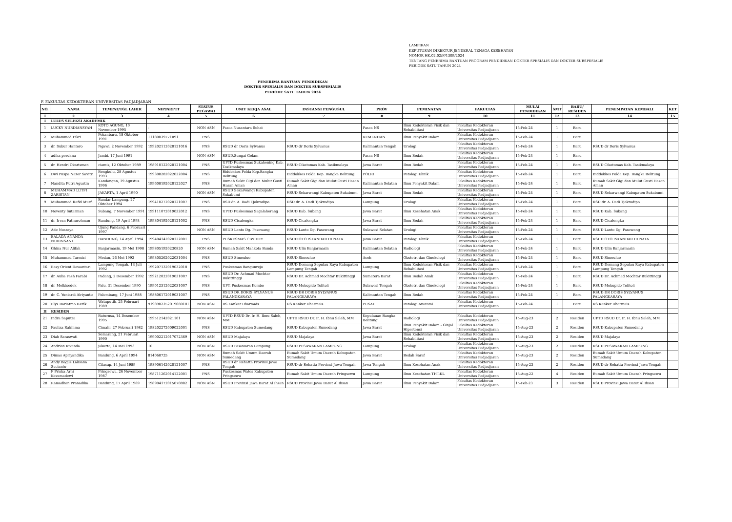LAMPIRAN
KEPUTUSAN DIREKTUR JENDERAL TENAGA KESEHATAN
NOMOR HK.02.02/F/1309/2024
TENTANG PENERIMA BANTUAN PROGRAM PENDIDIKAN DOKTER SPESIALIS DAN DOKTER SUBSPESIALIS
PERIODE SATU TAHUN 2024
PENERIMA BANTUAN PENDIDIKAN
DOKTER SPESIALIS DAN DOKTER SUBSPESIALIS
PERIODE SATU TAHUN 2024
F. FAKULTAS KEDOKTERAN UNIVERSITAS PADJADJARAN
| NO. | NAMA | TEMPAT/TGL LAHIR | NIP/NRPTT | STATUS PEGAWAI | UNIT KERJA ASAL | INSTANSI PENGUSUL | PROV | PEMINATAN | FAKULTAS | MULAI PENDIDIKAN | SMT | BARU/ RESIDEN | PENEMPATAN KEMBALI | KET |
| --- | --- | --- | --- | --- | --- | --- | --- | --- | --- | --- | --- | --- | --- | --- |
| 1 | 2 | 3 | 4 | 5 | 6 | 7 | 8 | 9 | 10 | 11 | 12 | 13 | 14 | 15 |
| I | LULUS SELEKSI AKADEMIK | | | | | | | | | | | | | |
| 1 | LUCKY NURDIANSYAH | KOTO AGUNG, 10 November 1995 | - | NON ASN | Pasca Nusantara Sehat | | Pasca NS | Ilmu Kedokteran Fisik dan Rehabilitasi | Fakultas Kedokteran Universitas Padjadjaran | 15-Feb-24 | 1 | Baru | | |
| 2 | Muhammad Fikri | Pekanbaru, 18 Oktober 1991 | 11180039771091 | PNS | | | KEMENHAN | Ilmu Penyakit Dalam | Fakultas Kedokteran Universitas Padjadjaran | 15-Feb-24 | 1 | Baru | | |
| 3 | dr. Subur Hantoro | Ngawi, 2 November 1992 | 199202112020121016 | PNS | RSUD dr Doris Sylvanus | RSUD dr Doris Sylvanus | Kalimantan Tengah | Urologi | Fakultas Kedokteran Universitas Padjadjaran | 15-Feb-24 | 1 | Baru | RSUD dr Doris Sylvanus | |
| 4 | adika perdana | Jambi, 17 Juni 1991 | | NON ASN | RSUD.Sungai Gelam | | Pasca NS | Ilmu Bedah | Fakultas Kedokteran Universitas Padjadjaran | 15-Feb-24 | 1 | Baru | | |
| 5 | dr. Hendri Okarisman | ciamis, 12 Oktober 1989 | 198910122020121004 | PNS | UPTD Puskesmas Sukahening Kab. Tasikmalaya | RSUD Cikatomas Kab. Tasikmalaya | Jawa Barat | Ilmu Bedah | Fakultas Kedokteran Universitas Padjadjaran | 15-Feb-24 | 1 | Baru | RSUD Cikatomas Kab. Tasikmalaya | |
| 6 | Dwi Puspa Nazer Savitri | Bengkulu, 28 Agustus 1993 | 199308282022022004 | PNS | Biddokkes Polda Kep.Bangka Belitung | Biddokkes Polda Kep. Bangka Belitung | POLRI | Patologi Klinik | Fakultas Kedokteran Universitas Padjadjaran | 15-Feb-24 | 1 | Baru | Biddokkes Polda Kep. Bangka Belitung | |
| 7 | Nandita Putri Agustin | Kandangan, 19 Agustus 1996 | 199608192020122027 | PNS | Rumah Sakit Gigi dan Mulut Gusti Hasan Aman | Rumah Sakit Gigi dan Mulut Gusti Hasan Aman | Kalimantan Selatan | Ilmu Penyakit Dalam | Fakultas Kedokteran Universitas Padjadjaran | 15-Feb-24 | 1 | Baru | Rumah Sakit Gigi dan Mulut Gusti Hasan Aman | |
| 8 | MUHAMMAD LUTFI ZARISTAN | JAKARTA, 1 April 1990 | | NON ASN | RSUD Sekarwangi Kabupaten Sukabumi | RSUD Sekarwangi Kabupaten Sukabumi | Jawa Barat | Ilmu Bedah | Fakultas Kedokteran Universitas Padjadjaran | 15-Feb-24 | 1 | Baru | RSUD Sekarwangi Kabupaten Sukabumi | |
| 9 | Muhammad Rafid Murfi | Bandar Lampung, 27 Oktober 1994 | 199410272020121007 | PNS | RSD dr. A. Dadi Tjokrodipo | RSD dr. A. Dadi Tjokrodipo | Lampung | Urologi | Fakultas Kedokteran Universitas Padjadjaran | 15-Feb-24 | 1 | Baru | RSD dr. A. Dadi Tjokrodipo | |
| 10 | Noventy Sutarman | Subang, 7 November 1991 | 199111072019032012 | PNS | UPTD Puskesmas Sagalaherang | RSUD Kab. Subang | Jawa Barat | Ilmu Kesehatan Anak | Fakultas Kedokteran Universitas Padjadjaran | 15-Feb-24 | 1 | Baru | RSUD Kab. Subang | |
| 11 | dr. Irvan Fathurohman | Bandung, 19 April 1993 | 199304192020121002 | PNS | RSUD Cicalengka | RSUD Cicalengka | Jawa Barat | Ilmu Bedah | Fakultas Kedokteran Universitas Padjadjaran | 15-Feb-24 | 1 | Baru | RSUD Cicalengka | |
| 12 | Ade Nusraya | Ujung Pandang, 6 Februari 1997 | - | NON ASN | RSUD Lanto Dg. Pasewang | RSUD Lanto Dg. Pasewang | Sulawesi Selatan | Urologi | Fakultas Kedokteran Universitas Padjadjaran | 15-Feb-24 | 1 | Baru | RSUD Lanto Dg. Pasewang | |
| 13 | BALADA ANANDA NURINSANI | BANDUNG, 14 April 1994 | 199404142020122001 | PNS | PUSKESMAS CIWIDEY | RSUD OTO ISKANDAR DI NATA | Jawa Barat | Patologi Klinik | Fakultas Kedokteran Universitas Padjadjaran | 15-Feb-24 | 1 | Baru | RSUD OTO ISKANDAR DI NATA | |
| 14 | Ghina Nur Alifah | Banjarmasin, 19 Mei 1998 | 1998051920230820 | NON ASN | Rumah Sakit Mahkota Bunda | RSUD Ulin Banjarmasin | Kalimantan Selatan | Radiologi | Fakultas Kedokteran Universitas Padjadjaran | 15-Feb-24 | 1 | Baru | RSUD Ulin Banjarmasin | |
| 15 | Muhammad Tarmizi | Medan, 26 Mei 1993 | 199305262022031004 | PNS | RSUD Simeulue | RSUD Simeulue | Aceh | Obstetri dan Ginekologi | Fakultas Kedokteran Universitas Padjadjaran | 15-Feb-24 | 1 | Baru | RSUD Simeulue | |
| 16 | Easy Orient Dewantari | Lampung Tengah, 13 Juli 1992 | 199207132019032018 | PNS | Puskesmas Bangunrejo | RSUD Demang Sepulau Raya Kabupaten Lampung Tengah | Lampung | Ilmu Kedokteran Fisik dan Rehabilitasi | Fakultas Kedokteran Universitas Padjadjaran | 15-Feb-24 | 1 | Baru | RSUD Demang Sepulau Raya Kabupaten Lampung Tengah | |
| 17 | dr. Aulia Fash Farabi | Padang, 2 Desember 1992 | 199212022019031007 | PNS | RSUD Dr. Achmad Mochtar Bukittinggi | RSUD Dr. Achmad Mochtar Bukittinggi | Sumatera Barat | Ilmu Bedah Anak | Fakultas Kedokteran Universitas Padjadjaran | 15-Feb-24 | 1 | Baru | RSUD Dr. Achmad Mochtar Bukittinggi | |
| 18 | dr. Melkisedek | Palu, 31 Desember 1990 | 199012312022031007 | PNS | UPT. Puskesmas Kombo | RSUD Mokopido Tolitoli | Sulawesi Tengah | Obstetri dan Ginekologi | Fakultas Kedokteran Universitas Padjadjaran | 15-Feb-24 | 1 | Baru | RSUD Mokopido Tolitoli | |
| 19 | dr. C. Yuniardi Alriyanto | Palembang, 17 Juni 1988 | 198806172019031007 | PNS | RSUD DR DORIS SYLVANUS PALANGKARAYA | RSUD DR DORIS SYLVANUS PALANGKARAYA | Kalimantan Tengah | Ilmu Bedah | Fakultas Kedokteran Universitas Padjadjaran | 15-Feb-24 | 1 | Baru | RSUD DR DORIS SYLVANUS PALANGKARAYA | |
| 20 | Elys Dariatmo Herik | Watuputih, 25 Februari 1989 | 9198902252019080101 | NON ASN | RS Kanker Dharmais | RS Kanker Dharmais | PUSAT | Patologi Anatomi | Fakultas Kedokteran Universitas Padjadjaran | 15-Feb-24 | 1 | Baru | RS Kanker Dharmais | |
| II | RESIDEN | | | | | | | | | | | | | |
| 21 | Indra Saputra | Baturusa, 14 Desember 1995 | 199512142021101 | NON ASN | UPTD RSUD Dr. Ir. H. Ibnu Saleh, MM | UPTD RSUD Dr. Ir. H. Ibnu Saleh, MM | Kepulauan Bangka Belitung | Radiologi | Fakultas Kedokteran Universitas Padjadjaran | 15-Aug-23 | 2 | Residen | UPTD RSUD Dr. Ir. H. Ibnu Saleh, MM | |
| 22 | Fauliza Rakhima | Cimahi, 27 Februari 1982 | 198202272009022001 | PNS | RSUD Kabupaten Sumedang | RSUD Kabupaten Sumedang | Jawa Barat | Ilmu Penyakit Dalam - Ginjal Hipertensi | Fakultas Kedokteran Universitas Padjadjaran | 15-Aug-23 | 2 | Residen | RSUD Kabupaten Sumedang | |
| 23 | Diah Saraswati | Semarang, 21 Februari 1990 | 199002212017072369 | NON ASN | RSUD Majalaya | RSUD Majalaya | Jawa Barat | Ilmu Kedokteran Fisik dan Rehabilitasi | Fakultas Kedokteran Universitas Padjadjaran | 15-Aug-23 | 2 | Residen | RSUD Majalaya | |
| 24 | Andrian Rivanda | jakarta, 14 Mei 1993 | 10 | NON ASN | RSUD Pesawaran Lampung | RSUD PESAWARAN LAMPUNG | Lampung | Urologi | Fakultas Kedokteran Universitas Padjadjaran | 15-Aug-23 | 2 | Residen | RSUD PESAWARAN LAMPUNG | |
| 25 | Dimas Apriyandika | Bandung, 6 April 1994 | 814068725 | NON ASN | Rumah Sakit Umum Daerah Sumedang | Rumah Sakit Umum Daerah Kabupaten Sumedang | Jawa Barat | Bedah Saraf | Fakultas Kedokteran Universitas Padjadjaran | 15-Aug-23 | 2 | Residen | Rumah Sakit Umum Daerah Kabupaten Sumedang | |
| 26 | Andy Bagus Laksana Sucianto | Cilacap, 14 Juni 1989 | 198906142020121007 | PNS | RSUD dr Rehatta Provinsi Jawa Tengah | RSUD dr Rehatta Provinsi Jawa Tengah | Jawa Tengah | Ilmu Kesehatan Anak | Fakultas Kedokteran Universitas Padjadjaran | 15-Aug-23 | 2 | Residen | RSUD dr Rehatta Provinsi Jawa Tengah | |
| 27 | F Priska Arni Kesumadewi | Pringsewu, 26 November 1987 | 198711262014122001 | PNS | Puskesmas Wates Kabupaten Pringsewu | Rumah Sakit Umum Daerah Pringsewu | Lampung | Ilmu Kesehatan THT-KL | Fakultas Kedokteran Universitas Padjadjaran | 15-Aug-22 | 4 | Residen | Rumah Sakit Umum Daerah Pringsewu | |
| 28 | Ramadhan Pranadika | Bandung, 17 April 1989 | 198904172015070882 | NON ASN | RSUD Provinsi Jawa Barat Al Ihsan | RSUD Provinsi Jawa Barat Al Ihsan | Jawa Barat | Ilmu Penyakit Dalam | Fakultas Kedokteran Universitas Padjadjaran | 15-Feb-23 | 3 | Residen | RSUD Provinsi Jawa Barat Al Ihsan | |